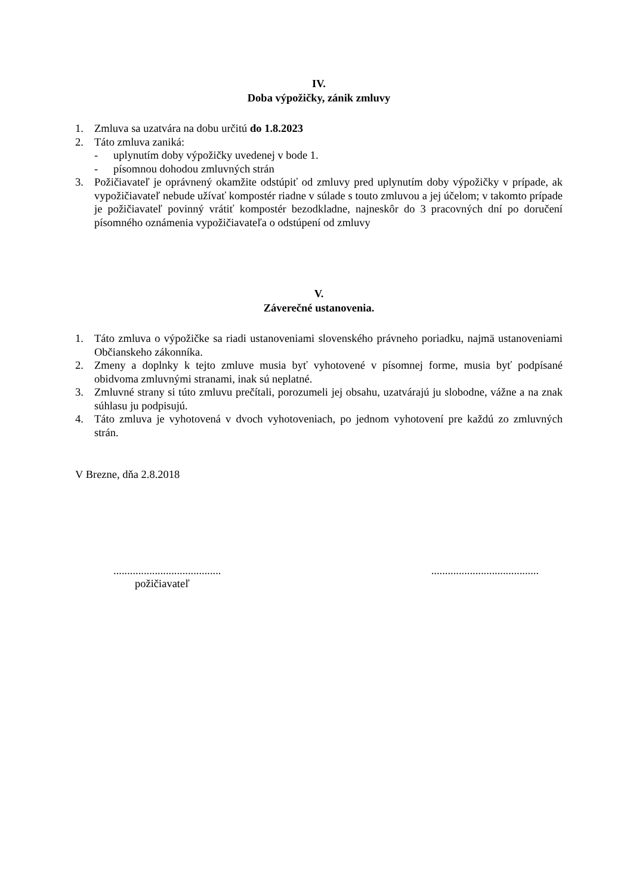IV.
Doba výpožičky, zánik zmluvy
1. Zmluva sa uzatvára na dobu určitú do 1.8.2023
2. Táto zmluva zaniká:
- uplynutím doby výpožičky uvedenej v bode 1.
- písomnou dohodou zmluvných strán
3. Požičiavateľ je oprávnený okamžite odstúpiť od zmluvy pred uplynutím doby výpožičky v prípade, ak vypožičiavateľ nebude užívať kompostér riadne v súlade s touto zmluvou a jej účelom; v takomto prípade je požičiavateľ povinný vrátiť kompostér bezodkladne, najneskôr do 3 pracovných dní po doručení písomného oznámenia vypožičiavateľa o odstúpení od zmluvy
V.
Záverečné ustanovenia.
1. Táto zmluva o výpožičke sa riadi ustanoveniami slovenského právneho poriadku, najmä ustanoveniami Občianskeho zákonníka.
2. Zmeny a doplnky k tejto zmluve musia byť vyhotovené v písomnej forme, musia byť podpísané obidvoma zmluvnými stranami, inak sú neplatné.
3. Zmluvné strany si túto zmluvu prečítali, porozumeli jej obsahu, uzatvárajú ju slobodne, vážne a na znak súhlasu ju podpisujú.
4. Táto zmluva je vyhotovená v dvoch vyhotoveniach, po jednom vyhotovení pre každú zo zmluvných strán.
V Brezne, dňa 2.8.2018
..............................................................................
požičiavateľ